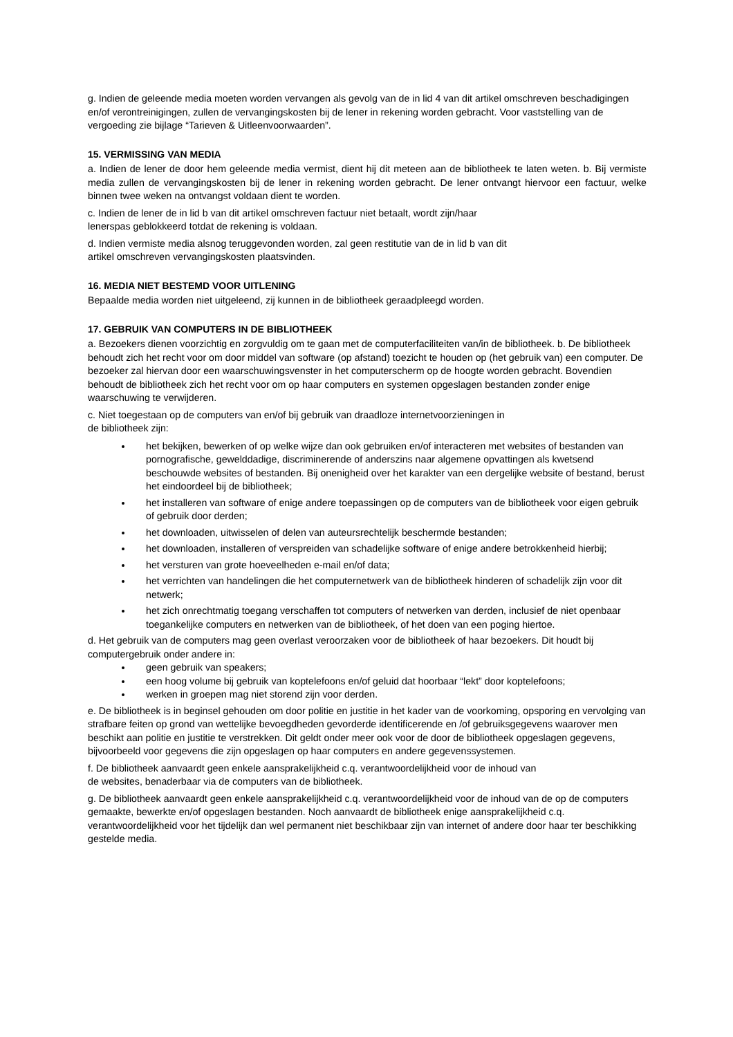g. Indien de geleende media moeten worden vervangen als gevolg van de in lid 4 van dit artikel omschreven beschadigingen en/of verontreinigingen, zullen de vervangingskosten bij de lener in rekening worden gebracht. Voor vaststelling van de vergoeding zie bijlage “Tarieven & Uitleenvoorwaarden”.
15. VERMISSING VAN MEDIA
a. Indien de lener de door hem geleende media vermist, dient hij dit meteen aan de bibliotheek te laten weten. b. Bij vermiste media zullen de vervangingskosten bij de lener in rekening worden gebracht. De lener ontvangt hiervoor een factuur, welke binnen twee weken na ontvangst voldaan dient te worden.
c. Indien de lener de in lid b van dit artikel omschreven factuur niet betaalt, wordt zijn/haar
lenerspas geblokkeerd totdat de rekening is voldaan.
d. Indien vermiste media alsnog teruggevonden worden, zal geen restitutie van de in lid b van dit
artikel omschreven vervangingskosten plaatsvinden.
16. MEDIA NIET BESTEMD VOOR UITLENING
Bepaalde media worden niet uitgeleend, zij kunnen in de bibliotheek geraadpleegd worden.
17. GEBRUIK VAN COMPUTERS IN DE BIBLIOTHEEK
a. Bezoekers dienen voorzichtig en zorgvuldig om te gaan met de computerfaciliteiten van/in de bibliotheek. b. De bibliotheek behoudt zich het recht voor om door middel van software (op afstand) toezicht te houden op (het gebruik van) een computer. De bezoeker zal hiervan door een waarschuwingsvenster in het computerscherm op de hoogte worden gebracht. Bovendien behoudt de bibliotheek zich het recht voor om op haar computers en systemen opgeslagen bestanden zonder enige waarschuwing te verwijderen.
c. Niet toegestaan op de computers van en/of bij gebruik van draadloze internetvoorzieningen in
de bibliotheek zijn:
het bekijken, bewerken of op welke wijze dan ook gebruiken en/of interacteren met websites of bestanden van pornografische, gewelddadige, discriminerende of anderszins naar algemene opvattingen als kwetsend beschouwde websites of bestanden. Bij onenigheid over het karakter van een dergelijke website of bestand, berust het eindoordeel bij de bibliotheek;
het installeren van software of enige andere toepassingen op de computers van de bibliotheek voor eigen gebruik of gebruik door derden;
het downloaden, uitwisselen of delen van auteursrechtelijk beschermde bestanden;
het downloaden, installeren of verspreiden van schadelijke software of enige andere betrokkenheid hierbij;
het versturen van grote hoeveelheden e-mail en/of data;
het verrichten van handelingen die het computernetwerk van de bibliotheek hinderen of schadelijk zijn voor dit netwerk;
het zich onrechtmatig toegang verschaffen tot computers of netwerken van derden, inclusief de niet openbaar toegankelijke computers en netwerken van de bibliotheek, of het doen van een poging hiertoe.
d. Het gebruik van de computers mag geen overlast veroorzaken voor de bibliotheek of haar bezoekers. Dit houdt bij computergebruik onder andere in:
geen gebruik van speakers;
een hoog volume bij gebruik van koptelefoons en/of geluid dat hoorbaar “lekt” door koptelefoons;
werken in groepen mag niet storend zijn voor derden.
e. De bibliotheek is in beginsel gehouden om door politie en justitie in het kader van de voorkoming, opsporing en vervolging van strafbare feiten op grond van wettelijke bevoegdheden gevorderde identificerende en /of gebruiksgegevens waarover men beschikt aan politie en justitie te verstrekken. Dit geldt onder meer ook voor de door de bibliotheek opgeslagen gegevens, bijvoorbeeld voor gegevens die zijn opgeslagen op haar computers en andere gegevenssystemen.
f. De bibliotheek aanvaardt geen enkele aansprakelijkheid c.q. verantwoordelijkheid voor de inhoud van
de websites, benaderbaar via de computers van de bibliotheek.
g. De bibliotheek aanvaardt geen enkele aansprakelijkheid c.q. verantwoordelijkheid voor de inhoud van de op de computers gemaakte, bewerkte en/of opgeslagen bestanden. Noch aanvaardt de bibliotheek enige aansprakelijkheid c.q. verantwoordelijkheid voor het tijdelijk dan wel permanent niet beschikbaar zijn van internet of andere door haar ter beschikking gestelde media.